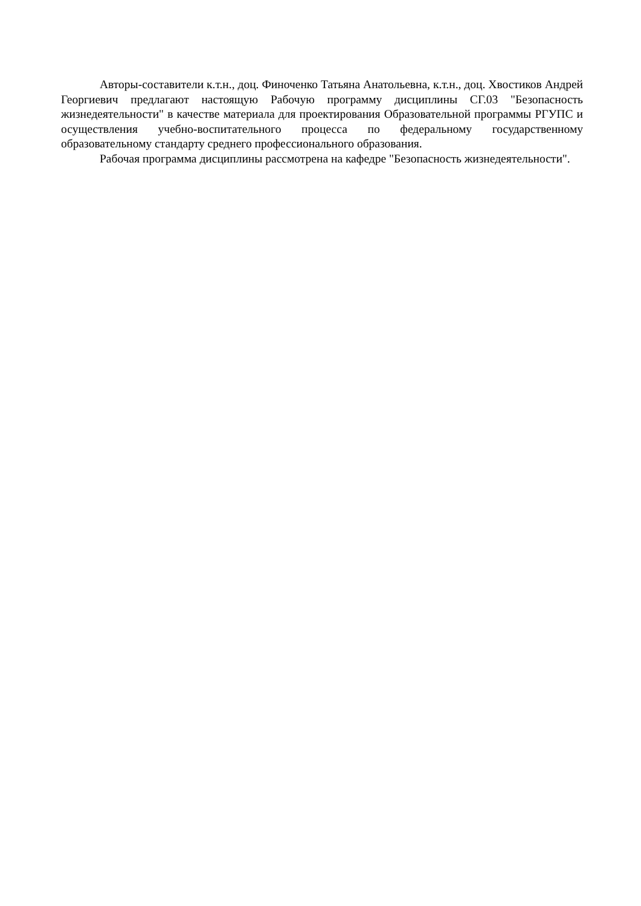Авторы-составители к.т.н., доц. Финоченко Татьяна Анатольевна, к.т.н., доц. Хвостиков Андрей Георгиевич предлагают настоящую Рабочую программу дисциплины СГ.03 "Безопасность жизнедеятельности" в качестве материала для проектирования Образовательной программы РГУПС и осуществления учебно-воспитательного процесса по федеральному государственному образовательному стандарту среднего профессионального образования.
Рабочая программа дисциплины рассмотрена на кафедре "Безопасность жизнедеятельности".